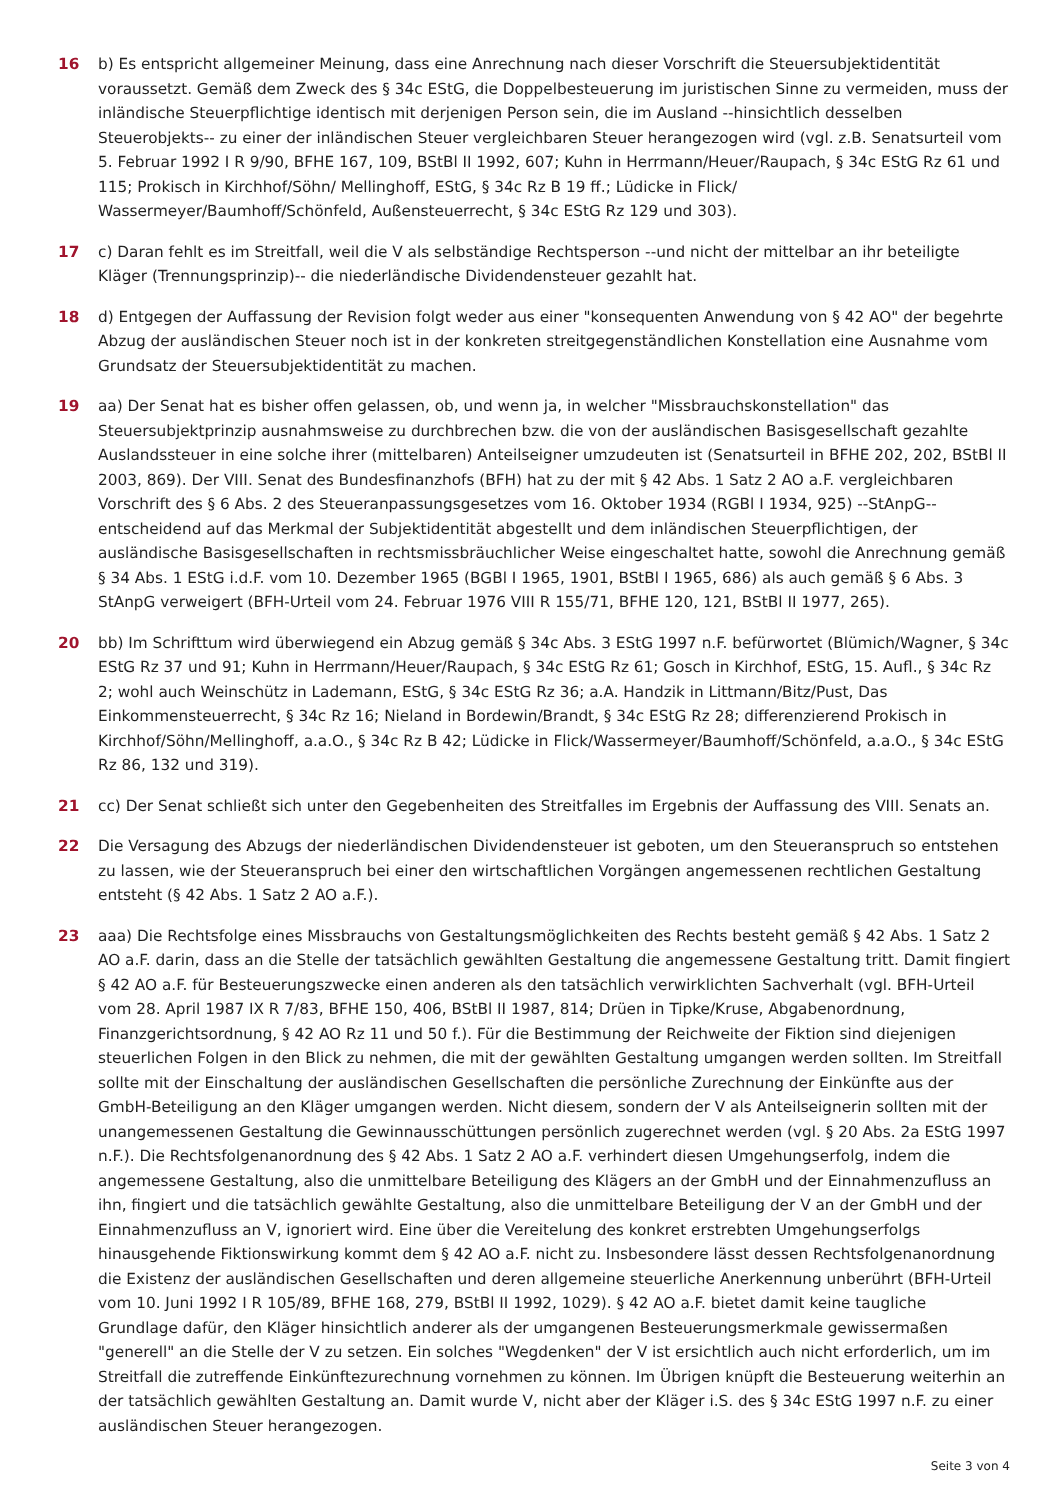16 b) Es entspricht allgemeiner Meinung, dass eine Anrechnung nach dieser Vorschrift die Steuersubjektidentität voraussetzt. Gemäß dem Zweck des § 34c EStG, die Doppelbesteuerung im juristischen Sinne zu vermeiden, muss der inländische Steuerpflichtige identisch mit derjenigen Person sein, die im Ausland --hinsichtlich desselben Steuerobjekts-- zu einer der inländischen Steuer vergleichbaren Steuer herangezogen wird (vgl. z.B. Senatsurteil vom 5. Februar 1992 I R 9/90, BFHE 167, 109, BStBl II 1992, 607; Kuhn in Herrmann/Heuer/Raupach, § 34c EStG Rz 61 und 115; Prokisch in Kirchhof/Söhn/ Mellinghoff, EStG, § 34c Rz B 19 ff.; Lüdicke in Flick/ Wassermeyer/Baumhoff/Schönfeld, Außensteuerrecht, § 34c EStG Rz 129 und 303).
17 c) Daran fehlt es im Streitfall, weil die V als selbständige Rechtsperson --und nicht der mittelbar an ihr beteiligte Kläger (Trennungsprinzip)-- die niederländische Dividendensteuer gezahlt hat.
18 d) Entgegen der Auffassung der Revision folgt weder aus einer "konsequenten Anwendung von § 42 AO" der begehrte Abzug der ausländischen Steuer noch ist in der konkreten streitgegenständlichen Konstellation eine Ausnahme vom Grundsatz der Steuersubjektidentität zu machen.
19 aa) Der Senat hat es bisher offen gelassen, ob, und wenn ja, in welcher "Missbrauchskonstellation" das Steuersubjektprinzip ausnahmsweise zu durchbrechen bzw. die von der ausländischen Basisgesellschaft gezahlte Auslandssteuer in eine solche ihrer (mittelbaren) Anteilseigner umzudeuten ist (Senatsurteil in BFHE 202, 202, BStBl II 2003, 869). Der VIII. Senat des Bundesfinanzhofs (BFH) hat zu der mit § 42 Abs. 1 Satz 2 AO a.F. vergleichbaren Vorschrift des § 6 Abs. 2 des Steueranpassungsgesetzes vom 16. Oktober 1934 (RGBl I 1934, 925) --StAnpG-- entscheidend auf das Merkmal der Subjektidentität abgestellt und dem inländischen Steuerpflichtigen, der ausländische Basisgesellschaften in rechtsmissbräuchlicher Weise eingeschaltet hatte, sowohl die Anrechnung gemäß § 34 Abs. 1 EStG i.d.F. vom 10. Dezember 1965 (BGBl I 1965, 1901, BStBl I 1965, 686) als auch gemäß § 6 Abs. 3 StAnpG verweigert (BFH-Urteil vom 24. Februar 1976 VIII R 155/71, BFHE 120, 121, BStBl II 1977, 265).
20 bb) Im Schrifttum wird überwiegend ein Abzug gemäß § 34c Abs. 3 EStG 1997 n.F. befürwortet (Blümich/Wagner, § 34c EStG Rz 37 und 91; Kuhn in Herrmann/Heuer/Raupach, § 34c EStG Rz 61; Gosch in Kirchhof, EStG, 15. Aufl., § 34c Rz 2; wohl auch Weinschütz in Lademann, EStG, § 34c EStG Rz 36; a.A. Handzik in Littmann/Bitz/Pust, Das Einkommensteuerrecht, § 34c Rz 16; Nieland in Bordewin/Brandt, § 34c EStG Rz 28; differenzierend Prokisch in Kirchhof/Söhn/Mellinghoff, a.a.O., § 34c Rz B 42; Lüdicke in Flick/Wassermeyer/Baumhoff/Schönfeld, a.a.O., § 34c EStG Rz 86, 132 und 319).
21 cc) Der Senat schließt sich unter den Gegebenheiten des Streitfalles im Ergebnis der Auffassung des VIII. Senats an.
22 Die Versagung des Abzugs der niederländischen Dividendensteuer ist geboten, um den Steueranspruch so entstehen zu lassen, wie der Steueranspruch bei einer den wirtschaftlichen Vorgängen angemessenen rechtlichen Gestaltung entsteht (§ 42 Abs. 1 Satz 2 AO a.F.).
23 aaa) Die Rechtsfolge eines Missbrauchs von Gestaltungsmöglichkeiten des Rechts besteht gemäß § 42 Abs. 1 Satz 2 AO a.F. darin, dass an die Stelle der tatsächlich gewählten Gestaltung die angemessene Gestaltung tritt. Damit fingiert § 42 AO a.F. für Besteuerungszwecke einen anderen als den tatsächlich verwirklichten Sachverhalt (vgl. BFH-Urteil vom 28. April 1987 IX R 7/83, BFHE 150, 406, BStBl II 1987, 814; Drüen in Tipke/Kruse, Abgabenordnung, Finanzgerichtsordnung, § 42 AO Rz 11 und 50 f.). Für die Bestimmung der Reichweite der Fiktion sind diejenigen steuerlichen Folgen in den Blick zu nehmen, die mit der gewählten Gestaltung umgangen werden sollten. Im Streitfall sollte mit der Einschaltung der ausländischen Gesellschaften die persönliche Zurechnung der Einkünfte aus der GmbH-Beteiligung an den Kläger umgangen werden. Nicht diesem, sondern der V als Anteilseignerin sollten mit der unangemessenen Gestaltung die Gewinnausschüttungen persönlich zugerechnet werden (vgl. § 20 Abs. 2a EStG 1997 n.F.). Die Rechtsfolgenanordnung des § 42 Abs. 1 Satz 2 AO a.F. verhindert diesen Umgehungserfolg, indem die angemessene Gestaltung, also die unmittelbare Beteiligung des Klägers an der GmbH und der Einnahmenzufluss an ihn, fingiert und die tatsächlich gewählte Gestaltung, also die unmittelbare Beteiligung der V an der GmbH und der Einnahmenzufluss an V, ignoriert wird. Eine über die Vereitelung des konkret erstrebten Umgehungserfolgs hinausgehende Fiktionswirkung kommt dem § 42 AO a.F. nicht zu. Insbesondere lässt dessen Rechtsfolgenanordnung die Existenz der ausländischen Gesellschaften und deren allgemeine steuerliche Anerkennung unberührt (BFH-Urteil vom 10. Juni 1992 I R 105/89, BFHE 168, 279, BStBl II 1992, 1029). § 42 AO a.F. bietet damit keine taugliche Grundlage dafür, den Kläger hinsichtlich anderer als der umgangenen Besteuerungsmerkmale gewissermaßen "generell" an die Stelle der V zu setzen. Ein solches "Wegdenken" der V ist ersichtlich auch nicht erforderlich, um im Streitfall die zutreffende Einkünftezurechnung vornehmen zu können. Im Übrigen knüpft die Besteuerung weiterhin an der tatsächlich gewählten Gestaltung an. Damit wurde V, nicht aber der Kläger i.S. des § 34c EStG 1997 n.F. zu einer ausländischen Steuer herangezogen.
Seite 3 von 4